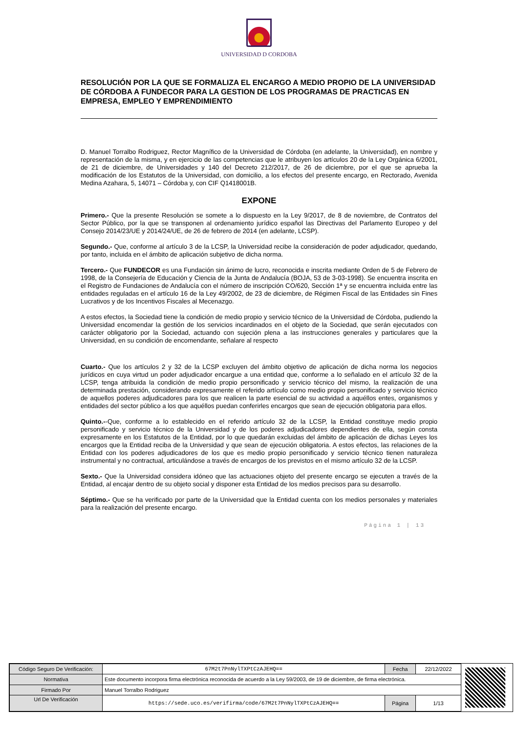UNIVERSIDAD D CORDOBA
RESOLUCIÓN POR LA QUE SE FORMALIZA EL ENCARGO A MEDIO PROPIO DE LA UNIVERSIDAD DE CÓRDOBA A FUNDECOR PARA LA GESTION DE LOS PROGRAMAS DE PRACTICAS EN EMPRESA, EMPLEO Y EMPRENDIMIENTO
D. Manuel Torralbo Rodriguez, Rector Magnífico de la Universidad de Córdoba (en adelante, la Universidad), en nombre y representación de la misma, y en ejercicio de las competencias que le atribuyen los artículos 20 de la Ley Orgánica 6/2001, de 21 de diciembre, de Universidades y 140 del Decreto 212/2017, de 26 de diciembre, por el que se aprueba la modificación de los Estatutos de la Universidad, con domicilio, a los efectos del presente encargo, en Rectorado, Avenida Medina Azahara, 5, 14071 – Córdoba y, con CIF Q1418001B.
EXPONE
Primero.- Que la presente Resolución se somete a lo dispuesto en la Ley 9/2017, de 8 de noviembre, de Contratos del Sector Público, por la que se transponen al ordenamiento jurídico español las Directivas del Parlamento Europeo y del Consejo 2014/23/UE y 2014/24/UE, de 26 de febrero de 2014 (en adelante, LCSP).
Segundo.- Que, conforme al artículo 3 de la LCSP, la Universidad recibe la consideración de poder adjudicador, quedando, por tanto, incluida en el ámbito de aplicación subjetivo de dicha norma.
Tercero.- Que FUNDECOR es una Fundación sin ánimo de lucro, reconocida e inscrita mediante Orden de 5 de Febrero de 1998, de la Consejería de Educación y Ciencia de la Junta de Andalucía (BOJA, 53 de 3-03-1998). Se encuentra inscrita en el Registro de Fundaciones de Andalucía con el número de inscripción CO/620, Sección 1ª y se encuentra incluida entre las entidades reguladas en el artículo 16 de la Ley 49/2002, de 23 de diciembre, de Régimen Fiscal de las Entidades sin Fines Lucrativos y de los Incentivos Fiscales al Mecenazgo.
A estos efectos, la Sociedad tiene la condición de medio propio y servicio técnico de la Universidad de Córdoba, pudiendo la Universidad encomendar la gestión de los servicios incardinados en el objeto de la Sociedad, que serán ejecutados con carácter obligatorio por la Sociedad, actuando con sujeción plena a las instrucciones generales y particulares que la Universidad, en su condición de encomendante, señalare al respecto
Cuarto.- Que los artículos 2 y 32 de la LCSP excluyen del ámbito objetivo de aplicación de dicha norma los negocios jurídicos en cuya virtud un poder adjudicador encargue a una entidad que, conforme a lo señalado en el artículo 32 de la LCSP, tenga atribuida la condición de medio propio personificado y servicio técnico del mismo, la realización de una determinada prestación, considerando expresamente el referido artículo como medio propio personificado y servicio técnico de aquellos poderes adjudicadores para los que realicen la parte esencial de su actividad a aquéllos entes, organismos y entidades del sector público a los que aquéllos puedan conferirles encargos que sean de ejecución obligatoria para ellos.
Quinto.--Que, conforme a lo establecido en el referido artículo 32 de la LCSP, la Entidad constituye medio propio personificado y servicio técnico de la Universidad y de los poderes adjudicadores dependientes de ella, según consta expresamente en los Estatutos de la Entidad, por lo que quedarán excluidas del ámbito de aplicación de dichas Leyes los encargos que la Entidad reciba de la Universidad y que sean de ejecución obligatoria. A estos efectos, las relaciones de la Entidad con los poderes adjudicadores de los que es medio propio personificado y servicio técnico tienen naturaleza instrumental y no contractual, articulándose a través de encargos de los previstos en el mismo artículo 32 de la LCSP.
Sexto.- Que la Universidad considera idóneo que las actuaciones objeto del presente encargo se ejecuten a través de la Entidad, al encajar dentro de su objeto social y disponer esta Entidad de los medios precisos para su desarrollo.
Séptimo.- Que se ha verificado por parte de la Universidad que la Entidad cuenta con los medios personales y materiales para la realización del presente encargo.
Página 1 | 13
| Código Seguro De Verificación: | 67M2t7PnNylTXPtCzAJEHQ== | Fecha | 22/12/2022 |
| Normativa | Este documento incorpora firma electrónica reconocida de acuerdo a la Ley 59/2003, de 19 de diciembre, de firma electrónica. | | |
| Firmado Por | Manuel Torralbo Rodriguez | | |
| Url De Verificación | https://sede.uco.es/verifirma/code/67M2t7PnNylTXPtCzAJEHQ== | Página | 1/13 |